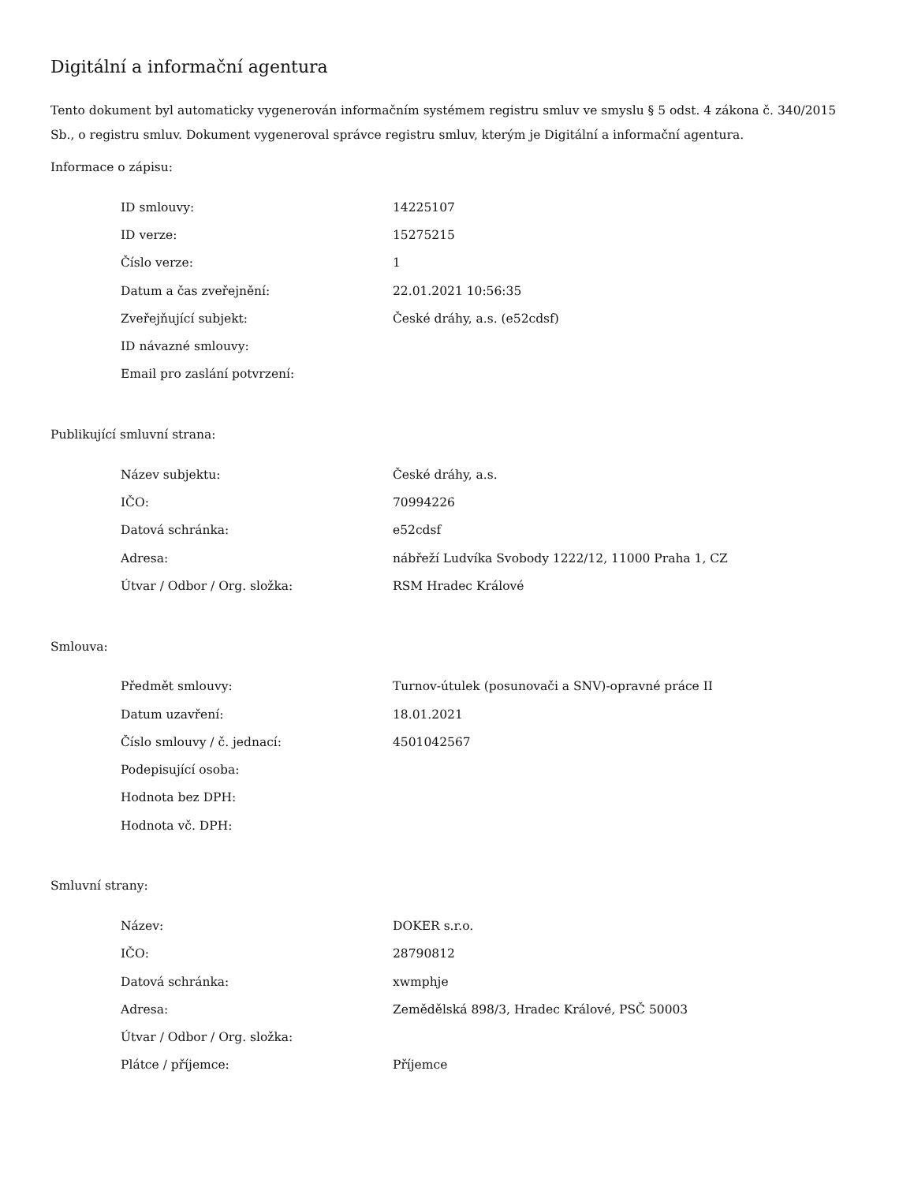Digitální a informační agentura
Tento dokument byl automaticky vygenerován informačním systémem registru smluv ve smyslu § 5 odst. 4 zákona č. 340/2015 Sb., o registru smluv. Dokument vygeneroval správce registru smluv, kterým je Digitální a informační agentura.
Informace o zápisu:
| ID smlouvy: | 14225107 |
| ID verze: | 15275215 |
| Číslo verze: | 1 |
| Datum a čas zveřejnění: | 22.01.2021 10:56:35 |
| Zveřejňující subjekt: | České dráhy, a.s. (e52cdsf) |
| ID návazné smlouvy: | |
| Email pro zaslání potvrzení: | |
Publikující smluvní strana:
| Název subjektu: | České dráhy, a.s. |
| IČO: | 70994226 |
| Datová schránka: | e52cdsf |
| Adresa: | nábřeží Ludvíka Svobody 1222/12, 11000 Praha 1, CZ |
| Útvar / Odbor / Org. složka: | RSM Hradec Králové |
Smlouva:
| Předmět smlouvy: | Turnov-útulek (posunovači a SNV)-opravné práce II |
| Datum uzavření: | 18.01.2021 |
| Číslo smlouvy / č. jednací: | 4501042567 |
| Podepisující osoba: | |
| Hodnota bez DPH: | |
| Hodnota vč. DPH: | |
Smluvní strany:
| Název: | DOKER s.r.o. |
| IČO: | 28790812 |
| Datová schránka: | xwmphje |
| Adresa: | Zemědělská 898/3, Hradec Králové, PSČ 50003 |
| Útvar / Odbor / Org. složka: | |
| Plátce / příjemce: | Příjemce |